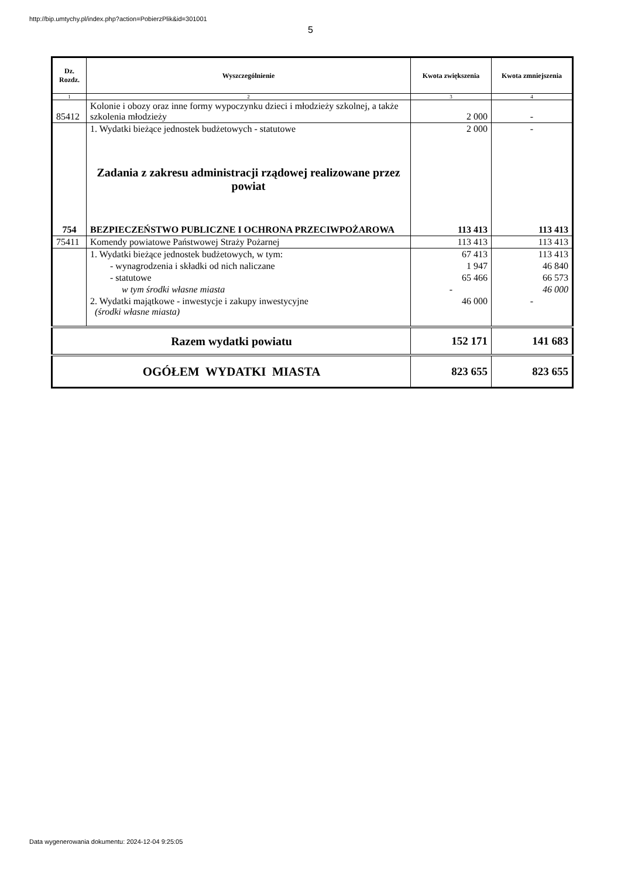http://bip.umtychy.pl/index.php?action=PobierzPlik&id=301001
5
| Dz. Rozdz. | Wyszczególnienie | Kwota zwiększenia | Kwota zmniejszenia |
| --- | --- | --- | --- |
| 1 | 2 | 3 | 4 |
| 85412 | Kolonie i obozy oraz inne formy wypoczynku dzieci i młodzieży szkolnej, a także szkolenia młodzieży | 2 000 | - |
| | 1. Wydatki bieżące jednostek budżetowych - statutowe | 2 000 | - |
| | Zadania z zakresu administracji rządowej realizowane przez powiat | | |
| 754 | BEZPIECZEŃSTWO PUBLICZNE I OCHRONA PRZECIWPOŻAROWA | 113 413 | 113 413 |
| 75411 | Komendy powiatowe Państwowej Straży Pożarnej | 113 413 | 113 413 |
| | 1. Wydatki bieżące jednostek budżetowych, w tym: | 67 413 | 113 413 |
| | - wynagrodzenia i składki od nich naliczane | 1 947 | 46 840 |
| | - statutowe | 65 466 | 66 573 |
| | w tym środki własne miasta | - | 46 000 |
| | 2. Wydatki majątkowe - inwestycje i zakupy inwestycyjne (środki własne miasta) | 46 000 | - |
| Razem wydatki powiatu | | 152 171 | 141 683 |
| OGÓŁEM WYDATKI MIASTA | | 823 655 | 823 655 |
Data wygenerowania dokumentu: 2024-12-04 9:25:05